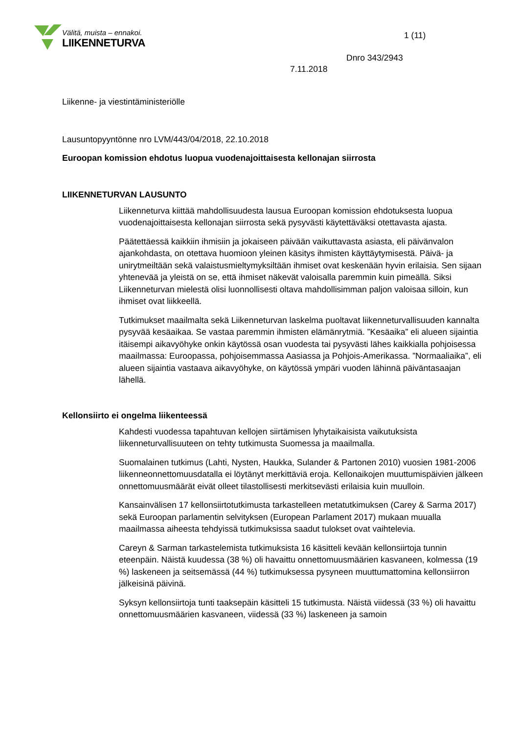Välitä, muista – ennakoi.
LIIKENNETURVA
1 (11)
Dnro 343/2943
7.11.2018
Liikenne- ja viestintäministeriölle
Lausuntopyyntönne nro LVM/443/04/2018, 22.10.2018
Euroopan komission ehdotus luopua vuodenajoittaisesta kellonajan siirrosta
LIIKENNETURVAN LAUSUNTO
Liikenneturva kiittää mahdollisuudesta lausua Euroopan komission ehdotuksesta luopua vuodenajoittaisesta kellonajan siirrosta sekä pysyvästi käytettäväksi otettavasta ajasta.
Päätettäessä kaikkiin ihmisiin ja jokaiseen päivään vaikuttavasta asiasta, eli päivänvalon ajankohdasta, on otettava huomioon yleinen käsitys ihmisten käyttäytymisestä. Päivä- ja unirytmeiltään sekä valaistusmieltymyksiltään ihmiset ovat keskenään hyvin erilaisia. Sen sijaan yhtenevää ja yleistä on se, että ihmiset näkevät valoisalla paremmin kuin pimeällä. Siksi Liikenneturvan mielestä olisi luonnollisesti oltava mahdollisimman paljon valoisaa silloin, kun ihmiset ovat liikkeellä.
Tutkimukset maailmalta sekä Liikenneturvan laskelma puoltavat liikenneturvallisuuden kannalta pysyvää kesäaikaa. Se vastaa paremmin ihmisten elämänrytmiä. ”Kesäaika” eli alueen sijaintia itäisempi aikavyöhyke onkin käytössä osan vuodesta tai pysyvästi lähes kaikkialla pohjoisessa maailmassa: Euroopassa, pohjoisemmassa Aasiassa ja Pohjois-Amerikassa. ”Normaaliaika”, eli alueen sijaintia vastaava aikavyöhyke, on käytössä ympäri vuoden lähinnä päiväntasaajan lähellä.
Kellonsiirto ei ongelma liikenteessä
Kahdesti vuodessa tapahtuvan kellojen siirtämisen lyhytaikaisista vaikutuksista liikenneturvallisuuteen on tehty tutkimusta Suomessa ja maailmalla.
Suomalainen tutkimus (Lahti, Nysten, Haukka, Sulander & Partonen 2010) vuosien 1981-2006 liikenneonnettomuusdatalla ei löytänyt merkittäviä eroja. Kellonaikojen muuttumispäivien jälkeen onnettomuusmäärät eivät olleet tilastollisesti merkitsevästi erilaisia kuin muulloin.
Kansainvälisen 17 kellonsiirtotutkimusta tarkastelleen metatutkimuksen (Carey & Sarma 2017) sekä Euroopan parlamentin selvityksen (European Parlament 2017) mukaan muualla maailmassa aiheesta tehdyissä tutkimuksissa saadut tulokset ovat vaihtelevia.
Careyn & Sarman tarkastelemista tutkimuksista 16 käsitteli kevään kellonsiirtoja tunnin eteenpäin. Näistä kuudessa (38 %) oli havaittu onnettomuusmäärien kasvaneen, kolmessa (19 %) laskeneen ja seitsemässä (44 %) tutkimuksessa pysyneen muuttumattomina kellonsiirron jälkeisinä päivinä.
Syksyn kellonsiirtoja tunti taaksepäin käsitteli 15 tutkimusta. Näistä viidessä (33 %) oli havaittu onnettomuusmäärien kasvaneen, viidessä (33 %) laskeneen ja samoin